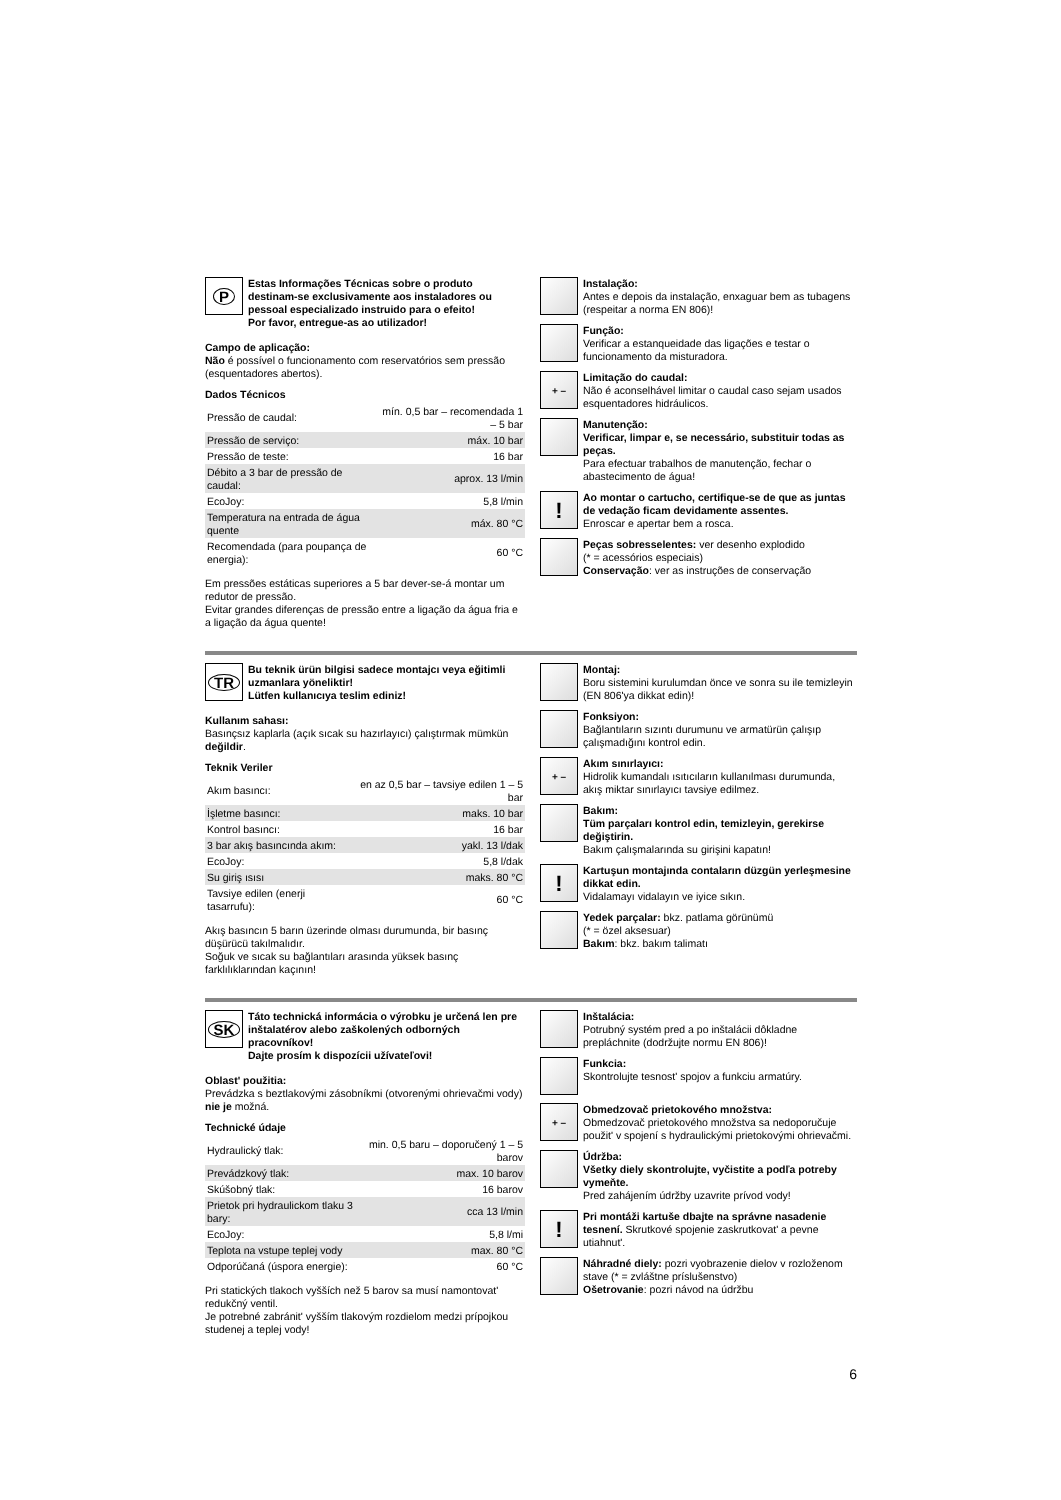P
Estas Informações Técnicas sobre o produto destinam-se exclusivamente aos instaladores ou pessoal especializado instruido para o efeito!
Por favor, entregue-as ao utilizador!
Campo de aplicação:
Não é possível o funcionamento com reservatórios sem pressão (esquentadores abertos).
Dados Técnicos
| Pressão de caudal: | mín. 0,5 bar – recomendada 1 – 5 bar |
| Pressão de serviço: | máx. 10 bar |
| Pressão de teste: | 16 bar |
| Débito a 3 bar de pressão de caudal: | aprox. 13 l/min |
| EcoJoy: | 5,8 l/min |
| Temperatura na entrada de água quente | máx. 80 °C |
| Recomendada (para poupança de energia): | 60 °C |
Em pressões estáticas superiores a 5 bar dever-se-á montar um redutor de pressão.
Evitar grandes diferenças de pressão entre a ligação da água fria e a ligação da água quente!
Instalação:
Antes e depois da instalação, enxaguar bem as tubagens (respeitar a norma EN 806)!
Função:
Verificar a estanqueidade das ligações e testar o funcionamento da misturadora.
+ –
Limitação do caudal:
Não é aconselhável limitar o caudal caso sejam usados esquentadores hidráulicos.
Manutenção:
Verificar, limpar e, se necessário, substituir todas as peças.
Para efectuar trabalhos de manutenção, fechar o abastecimento de água!
!
Ao montar o cartucho, certifique-se de que as juntas de vedação ficam devidamente assentes.
Enroscar e apertar bem a rosca.
Peças sobresselentes: ver desenho explodido
(* = acessórios especiais)
Conservação: ver as instruções de conservação
TR
Bu teknik ürün bilgisi sadece montajcı veya eğitimli uzmanlara yöneliktir!
Lütfen kullanıcıya teslim ediniz!
Kullanım sahası:
Basınçsız kaplarla (açık sıcak su hazırlayıcı) çalıştırmak mümkün değildir.
Teknik Veriler
| Akım basıncı: | en az 0,5 bar – tavsiye edilen 1 – 5 bar |
| İşletme basıncı: | maks. 10 bar |
| Kontrol basıncı: | 16 bar |
| 3 bar akış basıncında akım: | yakl. 13 l/dak |
| EcoJoy: | 5,8 l/dak |
| Su giriş ısısı | maks. 80 °C |
| Tavsiye edilen (enerji tasarrufu): | 60 °C |
Akış basıncın 5 barın üzerinde olması durumunda, bir basınç düşürücü takılmalıdır.
Soğuk ve sıcak su bağlantıları arasında yüksek basınç farklılıklarından kaçının!
Montaj:
Boru sistemini kurulumdan önce ve sonra su ile temizleyin (EN 806'ya dikkat edin)!
Fonksiyon:
Bağlantıların sızıntı durumunu ve armatürün çalışıp çalışmadığını kontrol edin.
+ –
Akım sınırlayıcı:
Hidrolik kumandalı ısıtıcıların kullanılması durumunda, akış miktar sınırlayıcı tavsiye edilmez.
Bakım:
Tüm parçaları kontrol edin, temizleyin, gerekirse değiştirin.
Bakım çalışmalarında su girişini kapatın!
!
Kartuşun montajında contaların düzgün yerleşmesine dikkat edin.
Vidalamayı vidalayın ve iyice sıkın.
Yedek parçalar: bkz. patlama görünümü
(* = özel aksesuar)
Bakım: bkz. bakım talimatı
SK
Táto technická informácia o výrobku je určená len pre inštalatérov alebo zaškolených odborných pracovníkov!
Dajte prosím k dispozícii užívateľovi!
Oblast' použitia:
Prevádzka s beztlakovými zásobníkmi (otvorenými ohrievačmi vody) nie je možná.
Technické údaje
| Hydraulický tlak: | min. 0,5 baru – doporučený 1 – 5 barov |
| Prevádzkový tlak: | max. 10 barov |
| Skúšobný tlak: | 16 barov |
| Prietok pri hydraulickom tlaku 3 bary: | cca 13 l/min |
| EcoJoy: | 5,8 l/mi |
| Teplota na vstupe teplej vody | max. 80 °C |
| Odporúčaná (úspora energie): | 60 °C |
Pri statických tlakoch vyšších než 5 barov sa musí namontovat' redukčný ventil.
Je potrebné zabránit' vyšším tlakovým rozdielom medzi prípojkou studenej a teplej vody!
Inštalácia:
Potrubný systém pred a po inštalácii dôkladne prepláchnite (dodržujte normu EN 806)!
Funkcia:
Skontrolujte tesnost' spojov a funkciu armatúry.
+ –
Obmedzovač prietokového množstva:
Obmedzovač prietokového množstva sa nedoporučuje použit' v spojení s hydraulickými prietokovými ohrievačmi.
Údržba:
Všetky diely skontrolujte, vyčistite a podľa potreby vymeňte.
Pred zahájením údržby uzavrite prívod vody!
!
Pri montáži kartuše dbajte na správne nasadenie tesnení. Skrutkové spojenie zaskrutkovat' a pevne utiahnut'.
Náhradné diely: pozri vyobrazenie dielov v rozloženom stave (* = zvláštne príslušenstvo)
Ošetrovanie: pozri návod na údržbu
6